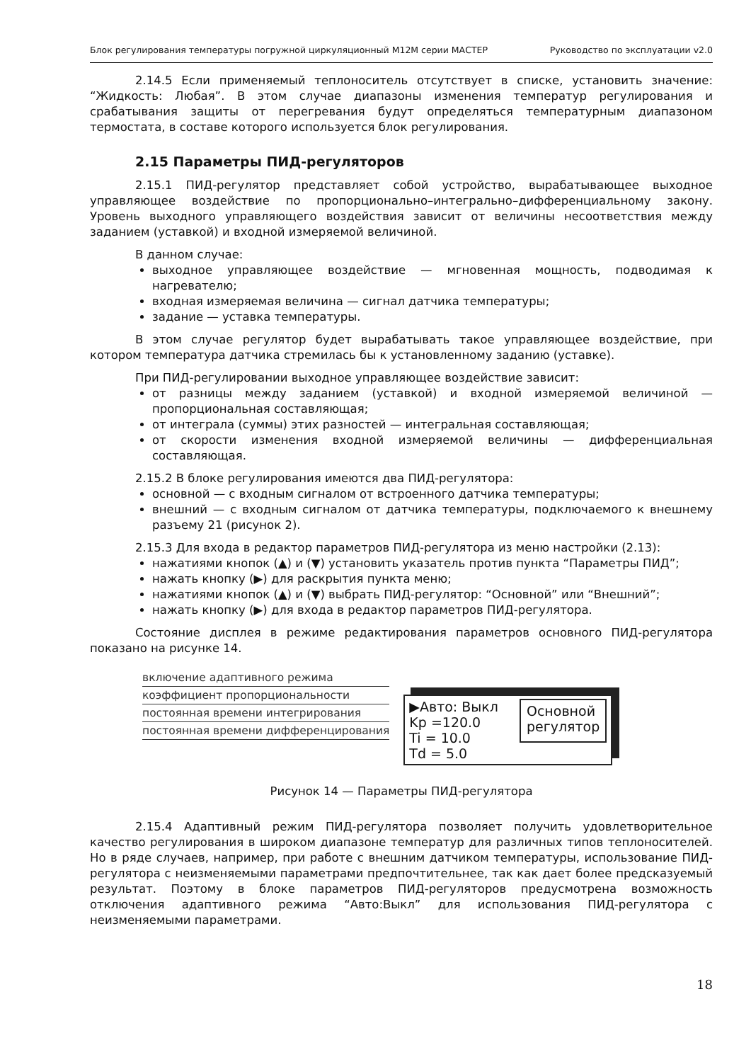Блок регулирования температуры погружной циркуляционный М12М серии МАСТЕР Руководство по эксплуатации v2.0
2.14.5 Если применяемый теплоноситель отсутствует в списке, установить значение: “Жидкость: Любая”. В этом случае диапазоны изменения температур регулирования и срабатывания защиты от перегревания будут определяться температурным диапазоном термостата, в составе которого используется блок регулирования.
2.15 Параметры ПИД-регуляторов
2.15.1 ПИД-регулятор представляет собой устройство, вырабатывающее выходное управляющее воздействие по пропорционально–интегрально–дифференциальному закону. Уровень выходного управляющего воздействия зависит от величины несоответствия между заданием (уставкой) и входной измеряемой величиной.
В данном случае:
выходное управляющее воздействие — мгновенная мощность, подводимая к нагревателю;
входная измеряемая величина — сигнал датчика температуры;
задание — уставка температуры.
В этом случае регулятор будет вырабатывать такое управляющее воздействие, при котором температура датчика стремилась бы к установленному заданию (уставке).
При ПИД-регулировании выходное управляющее воздействие зависит:
от разницы между заданием (уставкой) и входной измеряемой величиной — пропорциональная составляющая;
от интеграла (суммы) этих разностей — интегральная составляющая;
от скорости изменения входной измеряемой величины — дифференциальная составляющая.
2.15.2 В блоке регулирования имеются два ПИД-регулятора:
основной — с входным сигналом от встроенного датчика температуры;
внешний — с входным сигналом от датчика температуры, подключаемого к внешнему разъему 21 (рисунок 2).
2.15.3 Для входа в редактор параметров ПИД-регулятора из меню настройки (2.13):
нажатиями кнопок (▲) и (▼) установить указатель против пункта “Параметры ПИД”;
нажать кнопку (▶) для раскрытия пункта меню;
нажатиями кнопок (▲) и (▼) выбрать ПИД-регулятор: “Основной” или “Внешний”;
нажать кнопку (▶) для входа в редактор параметров ПИД-регулятора.
Состояние дисплея в режиме редактирования параметров основного ПИД-регулятора показано на рисунке 14.
включение адаптивного режима
коэффициент пропорциональности
постоянная времени интегрирования
постоянная времени дифференцирования
▶Авто: Выкл
Kp =120.0
Ti = 10.0
Td = 5.0
Основной
регулятор
Рисунок 14 — Параметры ПИД-регулятора
2.15.4 Адаптивный режим ПИД-регулятора позволяет получить удовлетворительное качество регулирования в широком диапазоне температур для различных типов теплоносителей. Но в ряде случаев, например, при работе с внешним датчиком температуры, использование ПИД-регулятора с неизменяемыми параметрами предпочтительнее, так как дает более предсказуемый результат. Поэтому в блоке параметров ПИД-регуляторов предусмотрена возможность отключения адаптивного режима “Авто:Выкл” для использования ПИД-регулятора с неизменяемыми параметрами.
18